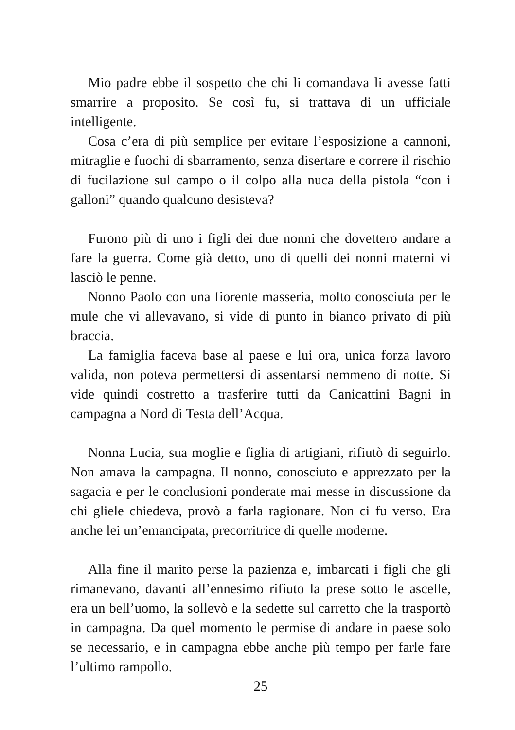Mio padre ebbe il sospetto che chi li comandava li avesse fatti smarrire a proposito. Se così fu, si trattava di un ufficiale intelligente.
Cosa c’era di più semplice per evitare l’esposizione a cannoni, mitraglie e fuochi di sbarramento, senza disertare e correre il rischio di fucilazione sul campo o il colpo alla nuca della pistola “con i galloni” quando qualcuno desisteva?
Furono più di uno i figli dei due nonni che dovettero andare a fare la guerra. Come già detto, uno di quelli dei nonni materni vi lasciò le penne.
Nonno Paolo con una fiorente masseria, molto conosciuta per le mule che vi allevavano, si vide di punto in bianco privato di più braccia.
La famiglia faceva base al paese e lui ora, unica forza lavoro valida, non poteva permettersi di assentarsi nemmeno di notte. Si vide quindi costretto a trasferire tutti da Canicattini Bagni in campagna a Nord di Testa dell’Acqua.
Nonna Lucia, sua moglie e figlia di artigiani, rifiutò di seguirlo. Non amava la campagna. Il nonno, conosciuto e apprezzato per la sagacia e per le conclusioni ponderate mai messe in discussione da chi gliele chiedeva, provò a farla ragionare. Non ci fu verso. Era anche lei un’emancipata, precorritrice di quelle moderne.
Alla fine il marito perse la pazienza e, imbarcati i figli che gli rimanevano, davanti all’ennesimo rifiuto la prese sotto le ascelle, era un bell’uomo, la sollevò e la sedette sul carretto che la trasportò in campagna. Da quel momento le permise di andare in paese solo se necessario, e in campagna ebbe anche più tempo per farle fare l’ultimo rampollo.
25